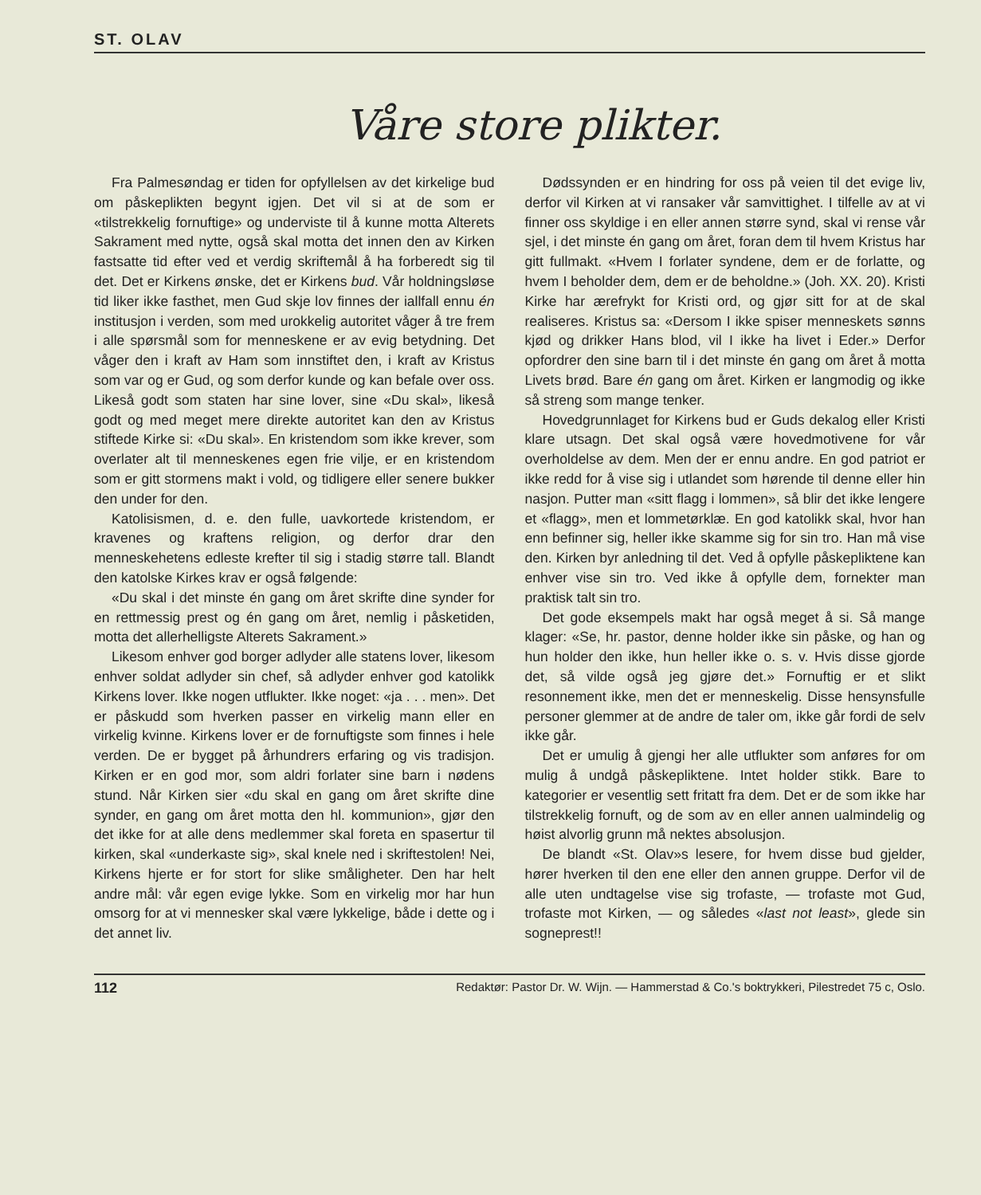ST. OLAV
Våre store plikter.
Fra Palmesøndag er tiden for opfyllelsen av det kirkelige bud om påskeplikten begynt igjen. Det vil si at de som er «tilstrekkelig fornuftige» og underviste til å kunne motta Alterets Sakrament med nytte, også skal motta det innen den av Kirken fastsatte tid efter ved et verdig skriftemål å ha forberedt sig til det. Det er Kirkens ønske, det er Kirkens bud. Vår holdningsløse tid liker ikke fasthet, men Gud skje lov finnes der iallfall ennu én institusjon i verden, som med urokkelig autoritet våger å tre frem i alle spørsmål som for menneskene er av evig betydning. Det våger den i kraft av Ham som innstiftet den, i kraft av Kristus som var og er Gud, og som derfor kunde og kan befale over oss. Likeså godt som staten har sine lover, sine «Du skal», likeså godt og med meget mere direkte autoritet kan den av Kristus stiftede Kirke si: «Du skal». En kristendom som ikke krever, som overlater alt til menneskenes egen frie vilje, er en kristendom som er gitt stormens makt i vold, og tidligere eller senere bukker den under for den.
Katolisismen, d. e. den fulle, uavkortede kristendom, er kravenes og kraftens religion, og derfor drar den menneskehetens edleste krefter til sig i stadig større tall. Blandt den katolske Kirkes krav er også følgende:
«Du skal i det minste én gang om året skrifte dine synder for en rettmessig prest og én gang om året, nemlig i påsketiden, motta det allerhelligste Alterets Sakrament.»
Likesom enhver god borger adlyder alle statens lover, likesom enhver soldat adlyder sin chef, så adlyder enhver god katolikk Kirkens lover. Ikke nogen utflukter. Ikke noget: «ja . . . men». Det er påskudd som hverken passer en virkelig mann eller en virkelig kvinne. Kirkens lover er de fornuftigste som finnes i hele verden. De er bygget på århundrers erfaring og vis tradisjon. Kirken er en god mor, som aldri forlater sine barn i nødens stund. Når Kirken sier «du skal en gang om året skrifte dine synder, en gang om året motta den hl. kommunion», gjør den det ikke for at alle dens medlemmer skal foreta en spasertur til kirken, skal «underkaste sig», skal knele ned i skriftestolen! Nei, Kirkens hjerte er for stort for slike småligheter. Den har helt andre mål: vår egen evige lykke. Som en virkelig mor har hun omsorg for at vi mennesker skal være lykkelige, både i dette og i det annet liv.
Dødssynden er en hindring for oss på veien til det evige liv, derfor vil Kirken at vi ransaker vår samvittighet. I tilfelle av at vi finner oss skyldige i en eller annen større synd, skal vi rense vår sjel, i det minste én gang om året, foran dem til hvem Kristus har gitt fullmakt. «Hvem I forlater syndene, dem er de forlatte, og hvem I beholder dem, dem er de beholdne.» (Joh. XX. 20). Kristi Kirke har ærefrykt for Kristi ord, og gjør sitt for at de skal realiseres. Kristus sa: «Dersom I ikke spiser menneskets sønns kjød og drikker Hans blod, vil I ikke ha livet i Eder.» Derfor opfordrer den sine barn til i det minste én gang om året å motta Livets brød. Bare én gang om året. Kirken er langmodig og ikke så streng som mange tenker.
Hovedgrunnlaget for Kirkens bud er Guds dekalog eller Kristi klare utsagn. Det skal også være hovedmotivene for vår overholdelse av dem. Men der er ennu andre. En god patriot er ikke redd for å vise sig i utlandet som hørende til denne eller hin nasjon. Putter man «sitt flagg i lommen», så blir det ikke lengere et «flagg», men et lommetørklæ. En god katolikk skal, hvor han enn befinner sig, heller ikke skamme sig for sin tro. Han må vise den. Kirken byr anledning til det. Ved å opfylle påskepliktene kan enhver vise sin tro. Ved ikke å opfylle dem, fornekter man praktisk talt sin tro.
Det gode eksempels makt har også meget å si. Så mange klager: «Se, hr. pastor, denne holder ikke sin påske, og han og hun holder den ikke, hun heller ikke o. s. v. Hvis disse gjorde det, så vilde også jeg gjøre det.» Fornuftig er et slikt resonnement ikke, men det er menneskelig. Disse hensynsfulle personer glemmer at de andre de taler om, ikke går fordi de selv ikke går.
Det er umulig å gjengi her alle utflukter som anføres for om mulig å undgå påskepliktene. Intet holder stikk. Bare to kategorier er vesentlig sett fritatt fra dem. Det er de som ikke har tilstrekkelig fornuft, og de som av en eller annen ualmindelig og høist alvorlig grunn må nektes absolusjon.
De blandt «St. Olav»s lesere, for hvem disse bud gjelder, hører hverken til den ene eller den annen gruppe. Derfor vil de alle uten undtagelse vise sig trofaste, — trofaste mot Gud, trofaste mot Kirken, — og således «last not least», glede sin sogneprest!!
112 Redaktør: Pastor Dr. W. Wijn. — Hammerstad & Co.'s boktrykkeri, Pilestredet 75 c, Oslo.